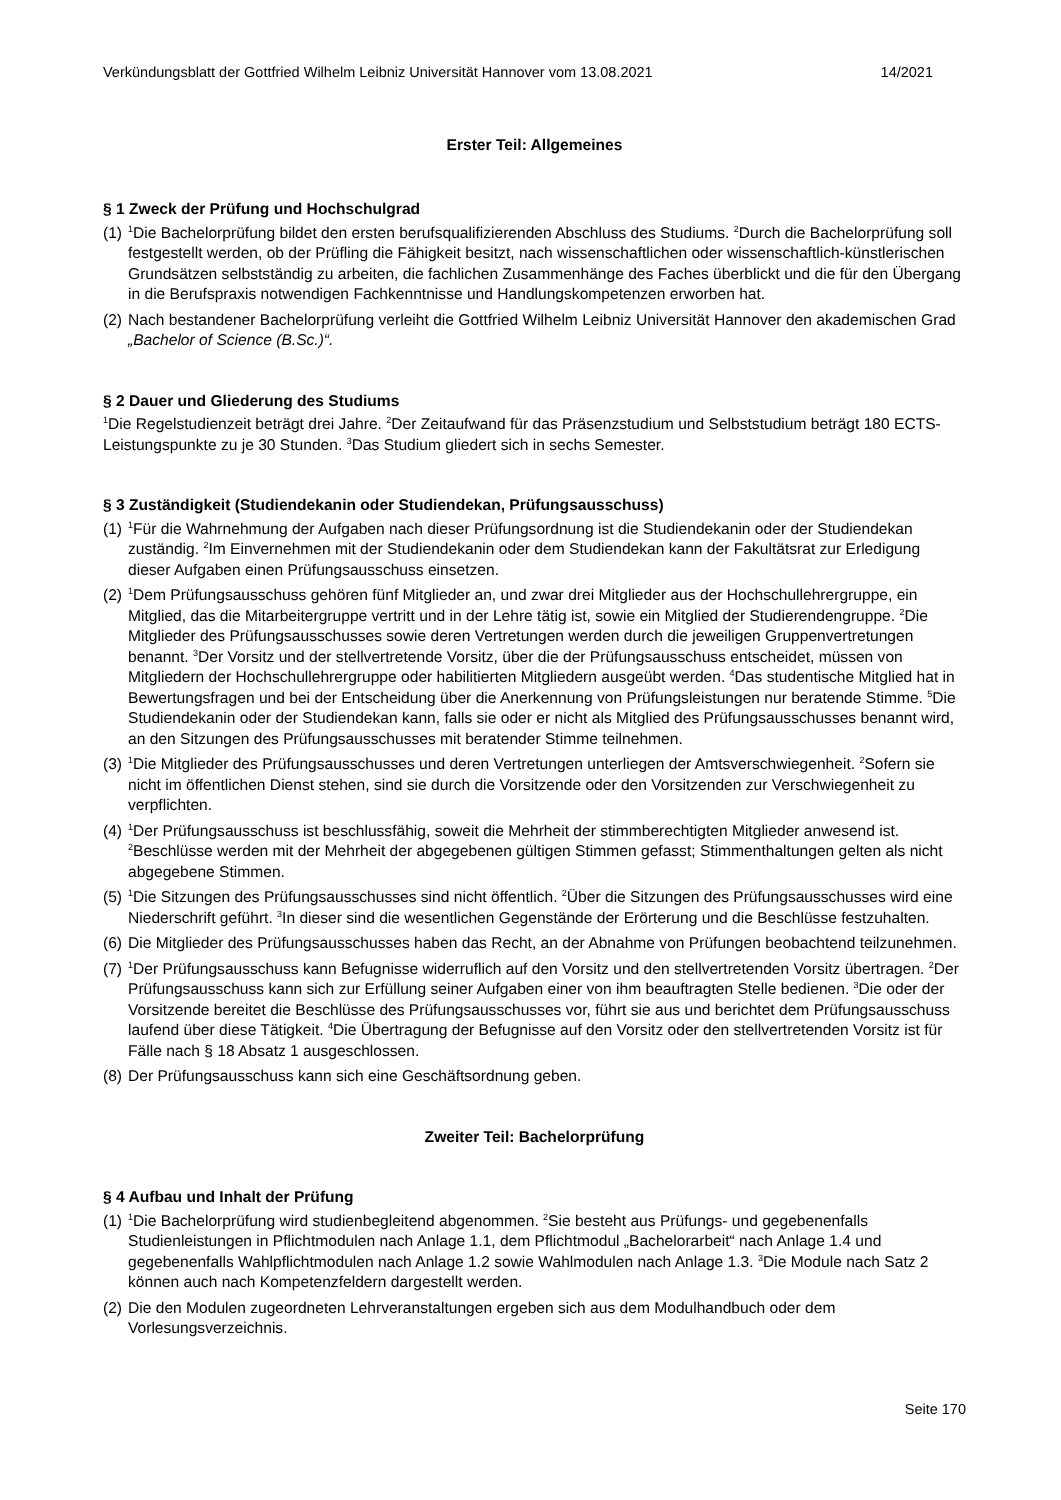Verkündungsblatt der Gottfried Wilhelm Leibniz Universität Hannover vom 13.08.2021 14/2021
Erster Teil: Allgemeines
§ 1 Zweck der Prüfung und Hochschulgrad
(1)
<sup>1</sup> Die Bachelorprüfung bildet den ersten berufsqualifizierenden Abschluss des Studiums. <sup>2</sup>Durch die Bachelorprüfung soll festgestellt werden, ob der Prüfling die Fähigkeit besitzt, nach wissenschaftlichen oder wissenschaftlich-künstlerischen Grundsätzen selbstständig zu arbeiten, die fachlichen Zusammenhänge des Faches überblickt und die für den Übergang in die Berufspraxis notwendigen Fachkenntnisse und Handlungskompetenzen erworben hat.
(2)
Nach bestandener Bachelorprüfung verleiht die Gottfried Wilhelm Leibniz Universität Hannover den akademischen Grad „Bachelor of Science (B.Sc.)“.
§ 2 Dauer und Gliederung des Studiums
<sup>1</sup> Die Regelstudienzeit beträgt drei Jahre. <sup>2</sup>Der Zeitaufwand für das Präsenzstudium und Selbststudium beträgt 180 ECTS-Leistungspunkte zu je 30 Stunden. <sup>3</sup>Das Studium gliedert sich in sechs Semester.
§ 3 Zuständigkeit (Studiendekanin oder Studiendekan, Prüfungsausschuss)
(1)
<sup>1</sup> Für die Wahrnehmung der Aufgaben nach dieser Prüfungsordnung ist die Studiendekanin oder der Studiendekan zuständig. <sup>2</sup>Im Einvernehmen mit der Studiendekanin oder dem Studiendekan kann der Fakultätsrat zur Erledigung dieser Aufgaben einen Prüfungsausschuss einsetzen.
(2)
<sup>1</sup> Dem Prüfungsausschuss gehören fünf Mitglieder an, und zwar drei Mitglieder aus der Hochschullehrergruppe, ein Mitglied, das die Mitarbeitergruppe vertritt und in der Lehre tätig ist, sowie ein Mitglied der Studierendengruppe. <sup>2</sup>Die Mitglieder des Prüfungsausschusses sowie deren Vertretungen werden durch die jeweiligen Gruppenvertretungen benannt. <sup>3</sup>Der Vorsitz und der stellvertretende Vorsitz, über die der Prüfungsausschuss entscheidet, müssen von Mitgliedern der Hochschullehrergruppe oder habilitierten Mitgliedern ausgeübt werden. <sup>4</sup>Das studentische Mitglied hat in Bewertungsfragen und bei der Entscheidung über die Anerkennung von Prüfungsleistungen nur beratende Stimme. <sup>5</sup>Die Studiendekanin oder der Studiendekan kann, falls sie oder er nicht als Mitglied des Prüfungsausschusses benannt wird, an den Sitzungen des Prüfungsausschusses mit beratender Stimme teilnehmen.
(3)
<sup>1</sup> Die Mitglieder des Prüfungsausschusses und deren Vertretungen unterliegen der Amtsverschwiegenheit. <sup>2</sup>Sofern sie nicht im öffentlichen Dienst stehen, sind sie durch die Vorsitzende oder den Vorsitzenden zur Verschwiegenheit zu verpflichten.
(4)
<sup>1</sup> Der Prüfungsausschuss ist beschlussfähig, soweit die Mehrheit der stimmberechtigten Mitglieder anwesend ist. <sup>2</sup>Beschlüsse werden mit der Mehrheit der abgegebenen gültigen Stimmen gefasst; Stimmenthaltungen gelten als nicht abgegebene Stimmen.
(5)
<sup>1</sup> Die Sitzungen des Prüfungsausschusses sind nicht öffentlich. <sup>2</sup>Über die Sitzungen des Prüfungsausschusses wird eine Niederschrift geführt. <sup>3</sup>In dieser sind die wesentlichen Gegenstände der Erörterung und die Beschlüsse festzuhalten.
(6)
Die Mitglieder des Prüfungsausschusses haben das Recht, an der Abnahme von Prüfungen beobachtend teilzunehmen.
(7)
<sup>1</sup> Der Prüfungsausschuss kann Befugnisse widerruflich auf den Vorsitz und den stellvertretenden Vorsitz übertragen. <sup>2</sup>Der Prüfungsausschuss kann sich zur Erfüllung seiner Aufgaben einer von ihm beauftragten Stelle bedienen. <sup>3</sup>Die oder der Vorsitzende bereitet die Beschlüsse des Prüfungsausschusses vor, führt sie aus und berichtet dem Prüfungsausschuss laufend über diese Tätigkeit. <sup>4</sup>Die Übertragung der Befugnisse auf den Vorsitz oder den stellvertretenden Vorsitz ist für Fälle nach § 18 Absatz 1 ausgeschlossen.
(8)
Der Prüfungsausschuss kann sich eine Geschäftsordnung geben.
Zweiter Teil: Bachelorprüfung
§ 4 Aufbau und Inhalt der Prüfung
(1)
<sup>1</sup> Die Bachelorprüfung wird studienbegleitend abgenommen. <sup>2</sup>Sie besteht aus Prüfungs- und gegebenenfalls Studienleistungen in Pflichtmodulen nach Anlage 1.1, dem Pflichtmodul „Bachelorarbeit“ nach Anlage 1.4 und gegebenenfalls Wahlpflichtmodulen nach Anlage 1.2 sowie Wahlmodulen nach Anlage 1.3. <sup>3</sup>Die Module nach Satz 2 können auch nach Kompetenzfeldern dargestellt werden.
(2)
Die den Modulen zugeordneten Lehrveranstaltungen ergeben sich aus dem Modulhandbuch oder dem Vorlesungsverzeichnis.
Seite 170